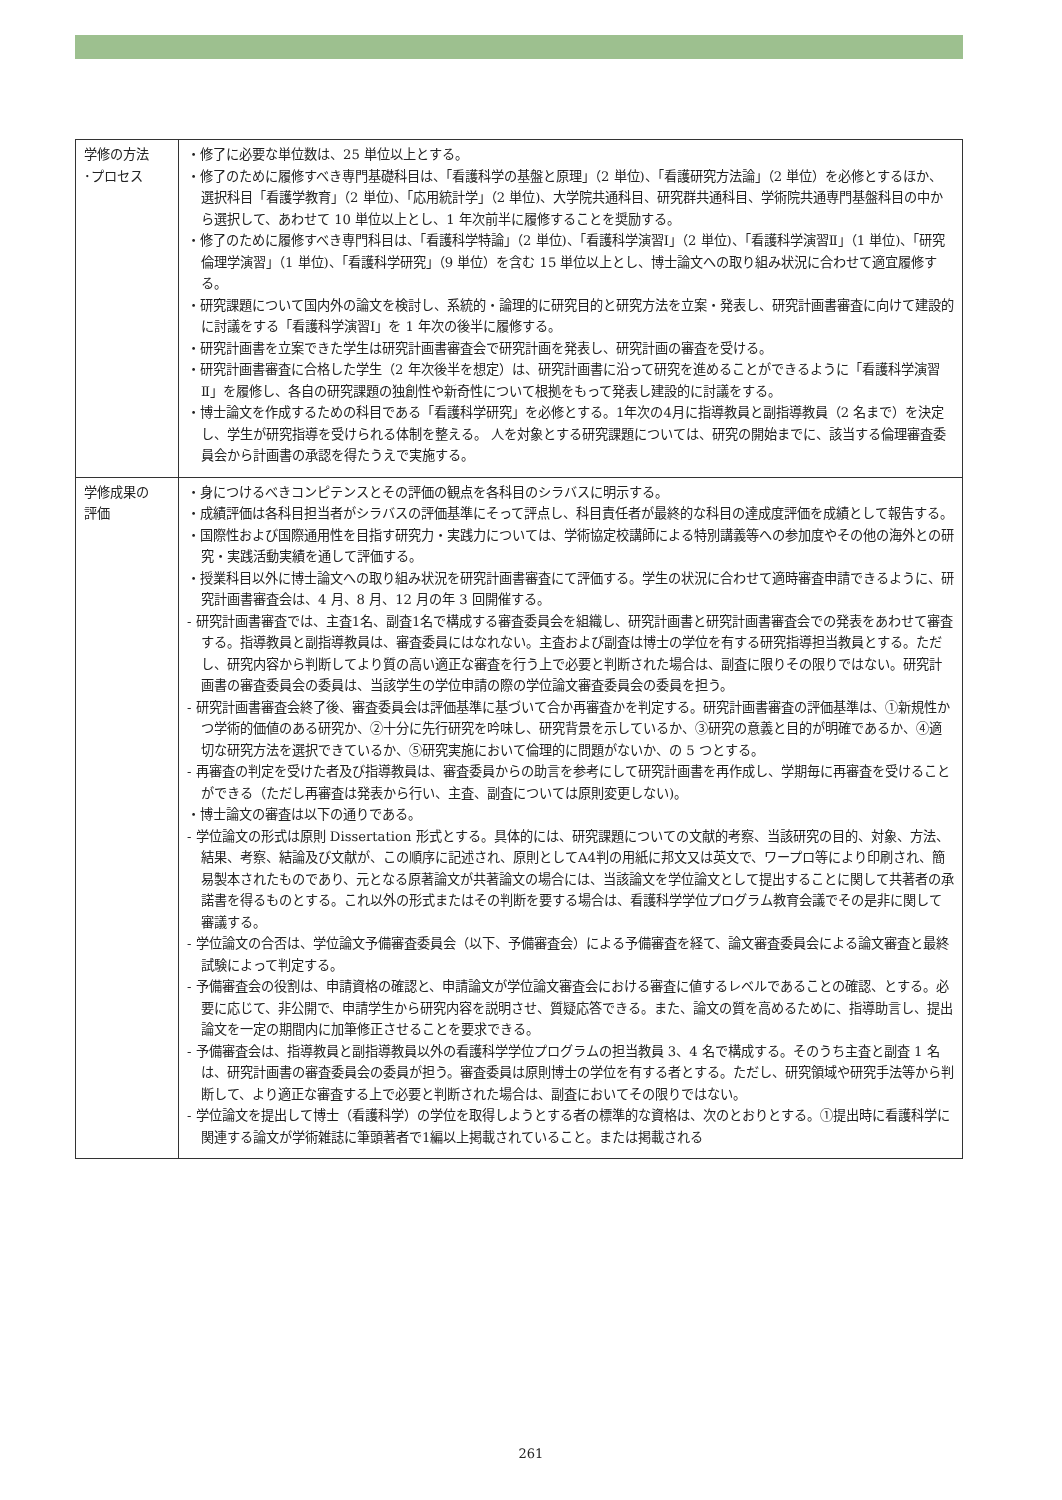| 学修の方法 ･プロセス | ・修了に必要な単位数は、25 単位以上とする。 ・修了のために履修すべき専門基礎科目は、「看護科学の基盤と原理」（2 単位)、「看護研究方法論」（2 単位）を必修とするほか、選択科目「看護学教育」（2 単位)、「応用統計学」（2 単位)、大学院共通科目、研究群共通科目、学術院共通専門基盤科目の中から選択して、あわせて 10 単位以上とし、1 年次前半に履修することを奨励する。 ・修了のために履修すべき専門科目は、「看護科学特論」（2 単位)、「看護科学演習Ⅰ」（2 単位)、「看護科学演習Ⅱ」（1 単位)、「研究倫理学演習」（1 単位)、「看護科学研究」（9 単位）を含む 15 単位以上とし、博士論文への取り組み状況に合わせて適宜履修する。 ・研究課題について国内外の論文を検討し、系統的・論理的に研究目的と研究方法を立案・発表し、研究計画書審査に向けて建設的に討議をする「看護科学演習Ⅰ」を 1 年次の後半に履修する。 ・研究計画書を立案できた学生は研究計画書審査会で研究計画を発表し、研究計画の審査を受ける。 ・研究計画書審査に合格した学生（2 年次後半を想定）は、研究計画書に沿って研究を進めることができるように「看護科学演習Ⅱ」を履修し、各自の研究課題の独創性や新奇性について根拠をもって発表し建設的に討議をする。 ・博士論文を作成するための科目である「看護科学研究」を必修とする。1年次の4月に指導教員と副指導教員（2 名まで）を決定し、学生が研究指導を受けられる体制を整える。 人を対象とする研究課題については、研究の開始までに、該当する倫理審査委員会から計画書の承認を得たうえで実施する。 |
| 学修成果の 評価 | ・身につけるべきコンピテンスとその評価の観点を各科目のシラバスに明示する。 ・成績評価は各科目担当者がシラバスの評価基準にそって評点し、科目責任者が最終的な科目の達成度評価を成績として報告する。 ・国際性および国際通用性を目指す研究力・実践力については、学術協定校講師による特別講義等への参加度やその他の海外との研究・実践活動実績を通して評価する。 ・授業科目以外に博士論文への取り組み状況を研究計画書審査にて評価する。学生の状況に合わせて適時審査申請できるように、研究計画書審査会は、4 月、8 月、12 月の年 3 回開催する。 - 研究計画書審査では、主査1名、副査1名で構成する審査委員会を組織し、研究計画書と研究計画書審査会での発表をあわせて審査する。指導教員と副指導教員は、審査委員にはなれない。主査および副査は博士の学位を有する研究指導担当教員とする。ただし、研究内容から判断してより質の高い適正な審査を行う上で必要と判断された場合は、副査に限りその限りではない。研究計画書の審査委員会の委員は、当該学生の学位申請の際の学位論文審査委員会の委員を担う。 - 研究計画書審査会終了後、審査委員会は評価基準に基づいて合か再審査かを判定する。研究計画書審査の評価基準は、①新規性かつ学術的価値のある研究か、②十分に先行研究を吟味し、研究背景を示しているか、③研究の意義と目的が明確であるか、④適切な研究方法を選択できているか、⑤研究実施において倫理的に問題がないか、の 5 つとする。 - 再審査の判定を受けた者及び指導教員は、審査委員からの助言を参考にして研究計画書を再作成し、学期毎に再審査を受けることができる（ただし再審査は発表から行い、主査、副査については原則変更しない)。 ・博士論文の審査は以下の通りである。 - 学位論文の形式は原則 Dissertation 形式とする。具体的には、研究課題についての文献的考察、当該研究の目的、対象、方法、結果、考察、結論及び文献が、この順序に記述され、原則としてA4判の用紙に邦文又は英文で、ワープロ等により印刷され、簡易製本されたものであり、元となる原著論文が共著論文の場合には、当該論文を学位論文として提出することに関して共著者の承諾書を得るものとする。これ以外の形式またはその判断を要する場合は、看護科学学位プログラム教育会議でその是非に関して審議する。 - 学位論文の合否は、学位論文予備審査委員会（以下、予備審査会）による予備審査を経て、論文審査委員会による論文審査と最終試験によって判定する。 - 予備審査会の役割は、申請資格の確認と、申請論文が学位論文審査会における審査に値するレベルであることの確認、とする。必要に応じて、非公開で、申請学生から研究内容を説明させ、質疑応答できる。また、論文の質を高めるために、指導助言し、提出論文を一定の期間内に加筆修正させることを要求できる。 - 予備審査会は、指導教員と副指導教員以外の看護科学学位プログラムの担当教員 3、4 名で構成する。そのうち主査と副査 1 名は、研究計画書の審査委員会の委員が担う。審査委員は原則博士の学位を有する者とする。ただし、研究領域や研究手法等から判断して、より適正な審査する上で必要と判断された場合は、副査においてその限りではない。 - 学位論文を提出して博士（看護科学）の学位を取得しようとする者の標準的な資格は、次のとおりとする。①提出時に看護科学に関連する論文が学術雑誌に筆頭著者で1編以上掲載されていること。または掲載される |
261